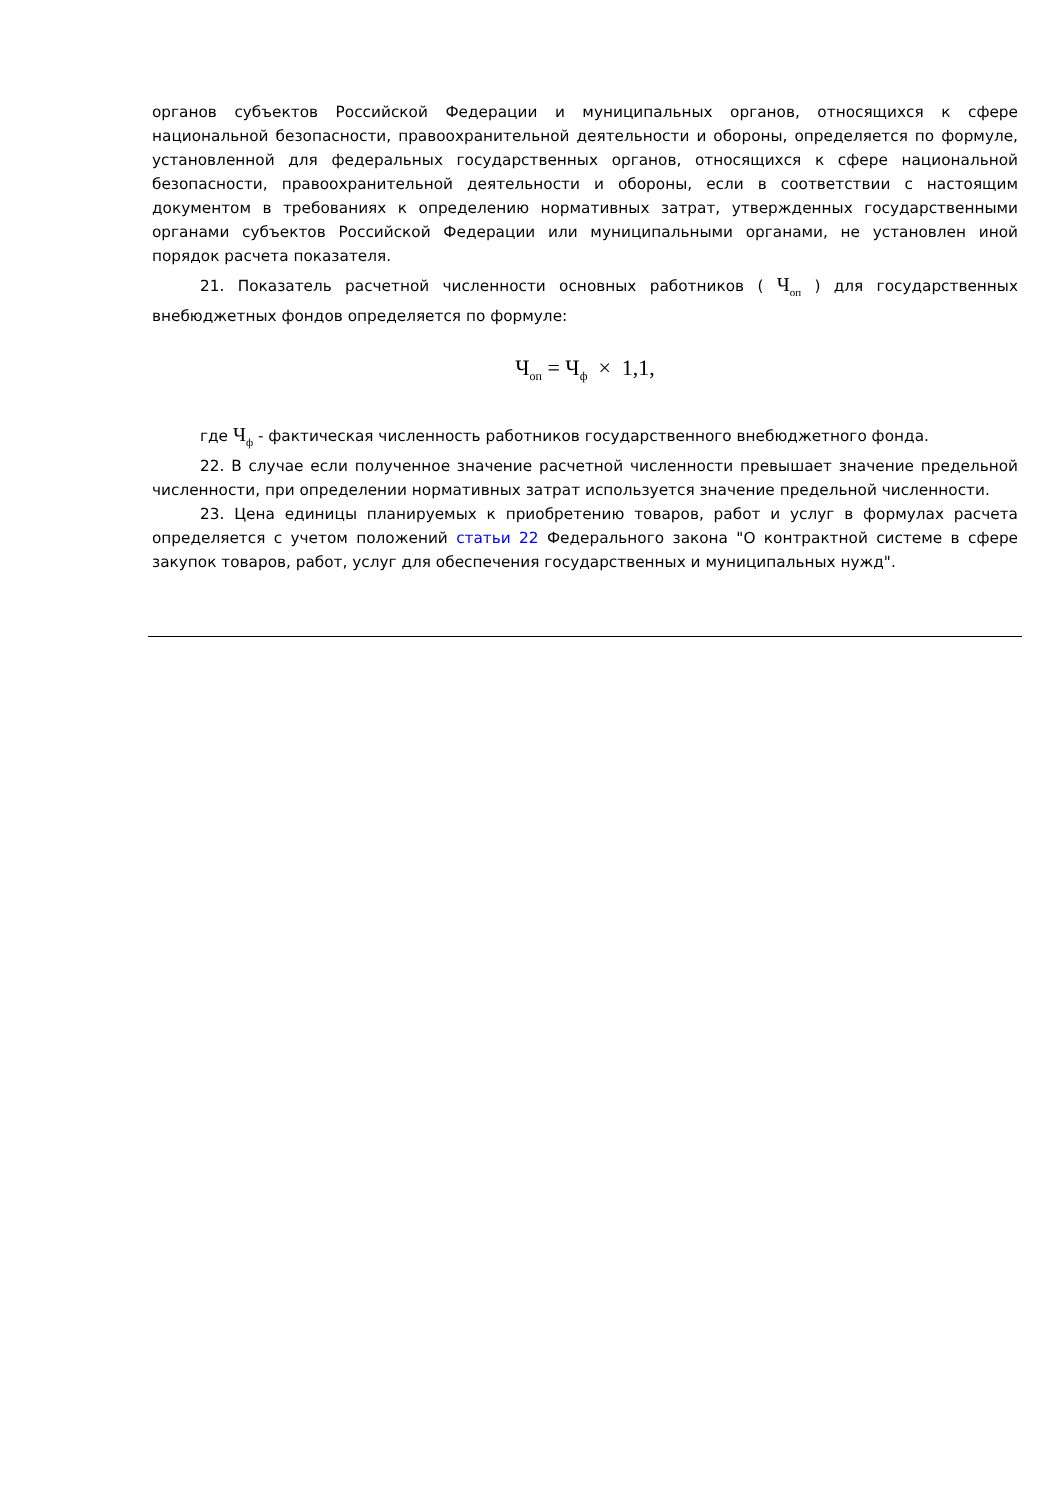органов субъектов Российской Федерации и муниципальных органов, относящихся к сфере национальной безопасности, правоохранительной деятельности и обороны, определяется по формуле, установленной для федеральных государственных органов, относящихся к сфере национальной безопасности, правоохранительной деятельности и обороны, если в соответствии с настоящим документом в требованиях к определению нормативных затрат, утвержденных государственными органами субъектов Российской Федерации или муниципальными органами, не установлен иной порядок расчета показателя.
21. Показатель расчетной численности основных работников ( Ч<sub>оп</sub> ) для государственных внебюджетных фондов определяется по формуле:
Ч<sub>оп</sub> = Ч<sub>ф</sub> × 1,1,
где Ч<sub>ф</sub> - фактическая численность работников государственного внебюджетного фонда.
22. В случае если полученное значение расчетной численности превышает значение предельной численности, при определении нормативных затрат используется значение предельной численности.
23. Цена единицы планируемых к приобретению товаров, работ и услуг в формулах расчета определяется с учетом положений статьи 22 Федерального закона "О контрактной системе в сфере закупок товаров, работ, услуг для обеспечения государственных и муниципальных нужд".